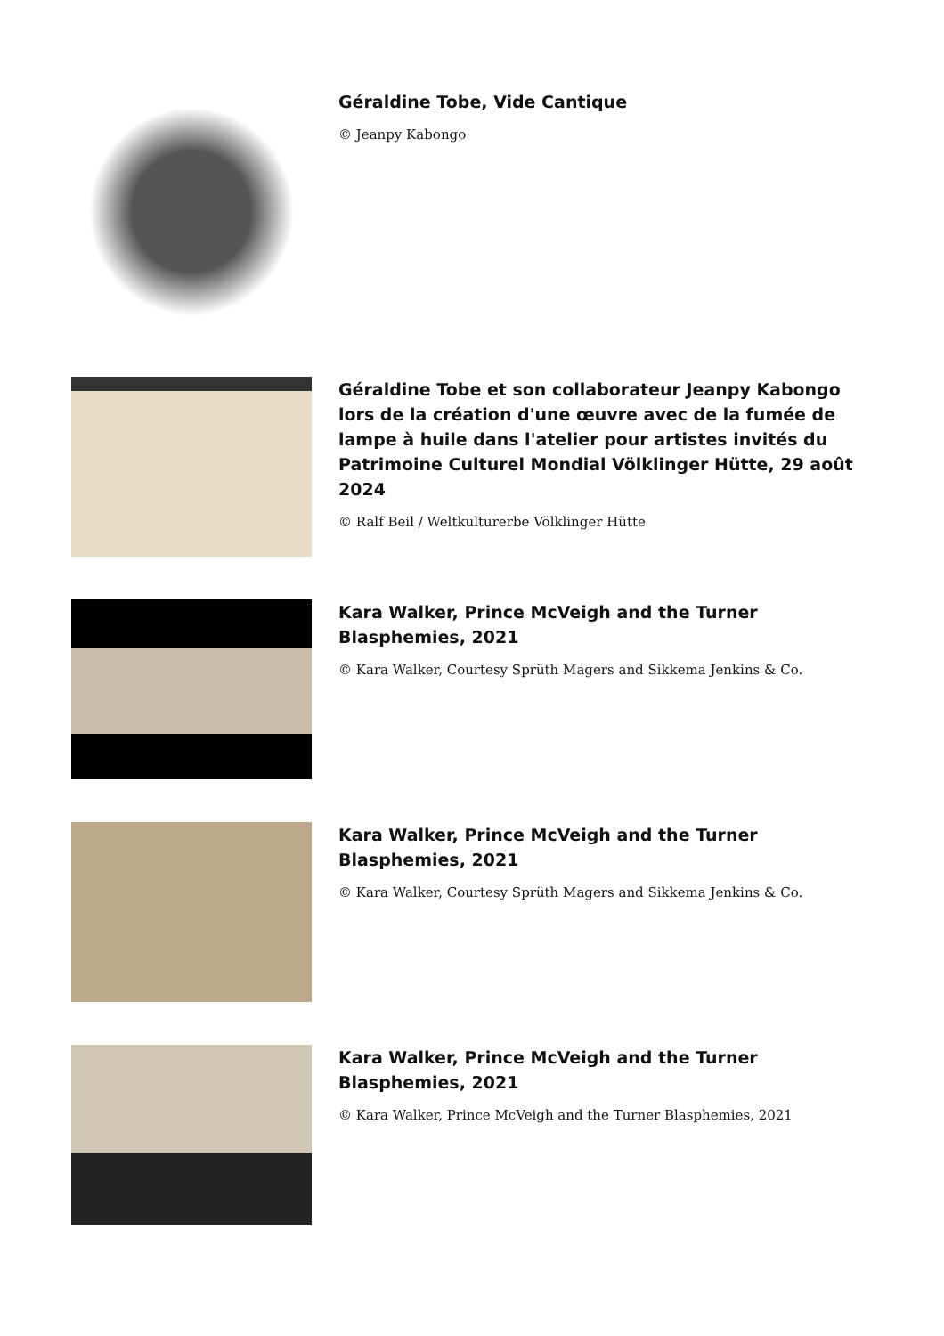Géraldine Tobe, Vide Cantique
© Jeanpy Kabongo
Géraldine Tobe et son collaborateur Jeanpy Kabongo lors de la création d'une œuvre avec de la fumée de lampe à huile dans l'atelier pour artistes invités du Patrimoine Culturel Mondial Völklinger Hütte, 29 août 2024
© Ralf Beil / Weltkulturerbe Völklinger Hütte
Kara Walker, Prince McVeigh and the Turner Blasphemies, 2021
© Kara Walker, Courtesy Sprüth Magers and Sikkema Jenkins & Co.
Kara Walker, Prince McVeigh and the Turner Blasphemies, 2021
© Kara Walker, Courtesy Sprüth Magers and Sikkema Jenkins & Co.
Kara Walker, Prince McVeigh and the Turner Blasphemies, 2021
© Kara Walker, Prince McVeigh and the Turner Blasphemies, 2021